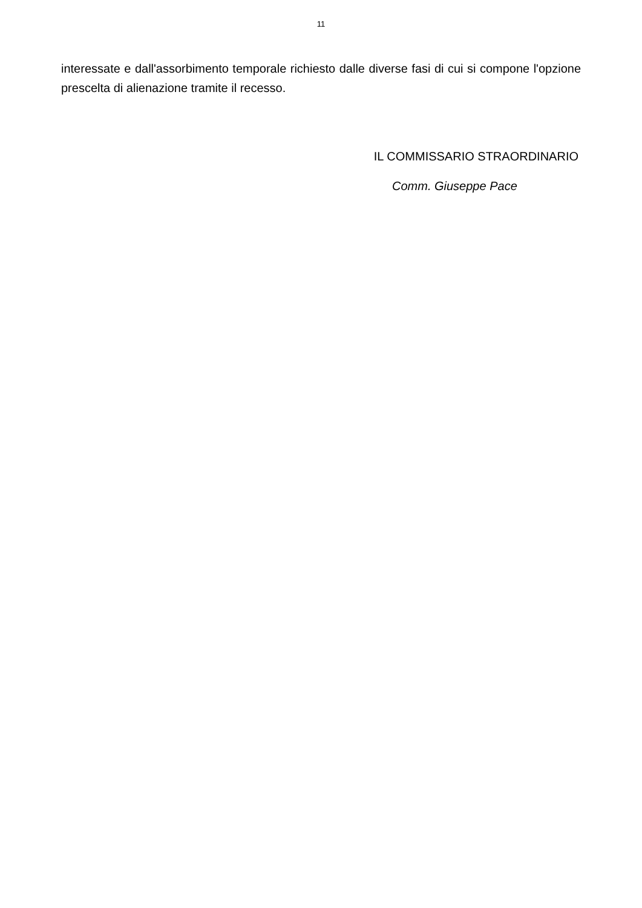11
interessate e dall'assorbimento temporale richiesto dalle diverse fasi di cui si compone l'opzione prescelta di alienazione tramite il recesso.
IL COMMISSARIO STRAORDINARIO
Comm. Giuseppe Pace